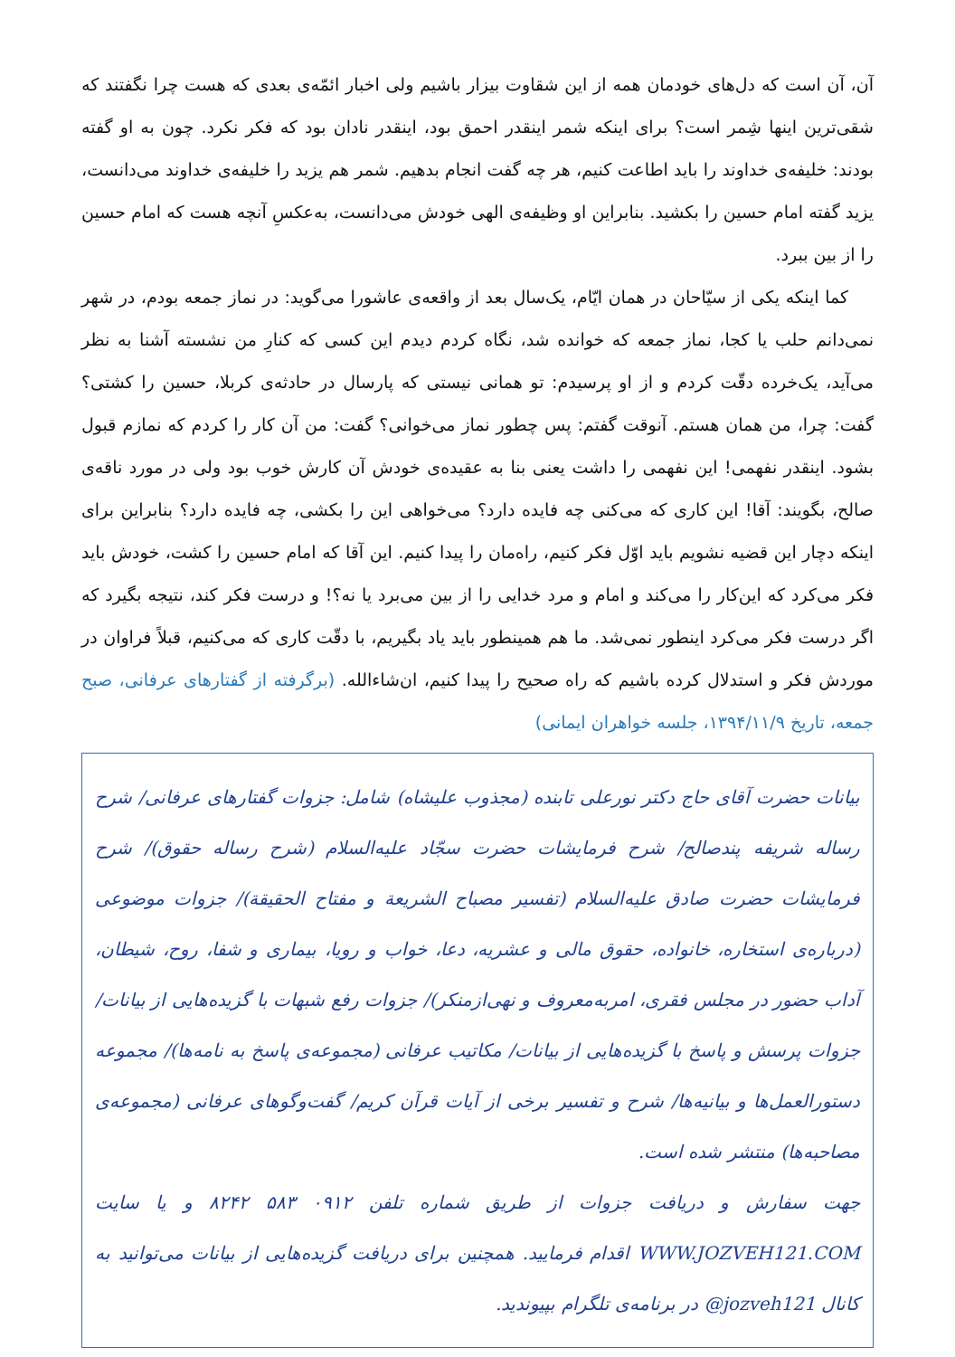آن، آن است که دل‌های خودمان همه از این شقاوت بیزار باشیم ولی اخبار ائمّه‌ی بعدی که هست چرا نگفتند که شقی‌ترین اینها شِمر است؟ برای اینکه شمر اینقدر احمق بود، اینقدر نادان بود که فکر نکرد. چون به او گفته بودند: خلیفه‌ی خداوند را باید اطاعت کنیم، هر چه گفت انجام بدهیم. شمر هم یزید را خلیفه‌ی خداوند می‌دانست، یزید گفته امام حسین را بکشید. بنابراین او وظیفه‌ی الهی خودش می‌دانست، به‌عکسِ آنچه هست که امام حسین را از بین ببرد.
کما اینکه یکی از سیّاحان در همان ایّام، یک‌سال بعد از واقعه‌ی عاشورا می‌گوید: در نماز جمعه بودم، در شهر نمی‌دانم حلب یا کجا، نماز جمعه که خوانده شد، نگاه کردم دیدم این کسی که کنارِ من نشسته آشنا به نظر می‌آید، یک‌خرده دقّت کردم و از او پرسیدم: تو همانی نیستی که پارسال در حادثه‌ی کربلا، حسین را کشتی؟ گفت: چرا، من همان هستم. آنوقت گفتم: پس چطور نماز می‌خوانی؟ گفت: من آن کار را کردم که نمازم قبول بشود. اینقدر نفهمی! این نفهمی را داشت یعنی بنا به عقیده‌ی خودش آن کارش خوب بود ولی در مورد ناقه‌ی صالح، بگویند: آقا! این کاری که می‌کنی چه فایده دارد؟ می‌خواهی این را بکشی، چه فایده دارد؟ بنابراین برای اینکه دچار این قضیه نشویم باید اوّل فکر کنیم، راه‌مان را پیدا کنیم. این آقا که امام حسین را کشت، خودش باید فکر می‌کرد که این‌کار را می‌کند و امام و مرد خدایی را از بین می‌برد یا نه؟! و درست فکر کند، نتیجه بگیرد که اگر درست فکر می‌کرد اینطور نمی‌شد. ما هم همینطور باید یاد بگیریم، با دقّت کاری که می‌کنیم، قبلاً فراوان در موردش فکر و استدلال کرده باشیم که راه صحیح را پیدا کنیم، ان‌شاءالله. (برگرفته از گفتارهای عرفانی، صبح جمعه، تاریخ ۱۳۹۴/۱۱/۹، جلسه خواهران ایمانی)
بیانات حضرت آقای حاج دکتر نورعلی تابنده (مجذوب علیشاه) شامل: جزوات گفتارهای عرفانی/ شرح رساله شریفه پندصالح/ شرح فرمایشات حضرت سجّاد علیه‌السلام (شرح رساله حقوق)/ شرح فرمایشات حضرت صادق علیه‌السلام (تفسیر مصباح الشریعة و مفتاح الحقیقة)/ جزوات موضوعی (درباره‌ی استخاره، خانواده، حقوق مالی و عشریه، دعا، خواب و رویا، بیماری و شفا، روح، شیطان، آداب حضور در مجلس فقری، امربه‌معروف و نهی‌ازمنکر)/ جزوات رفع شبهات با گزیده‌هایی از بیانات/ جزوات پرسش و پاسخ با گزیده‌هایی از بیانات/ مکاتیب عرفانی (مجموعه‌ی پاسخ به نامه‌ها)/ مجموعه دستورالعمل‌ها و بیانیه‌ها/ شرح و تفسیر برخی از آیات قرآن کریم/ گفت‌وگوهای عرفانی (مجموعه‌ی مصاحبه‌ها) منتشر شده است.
جهت سفارش و دریافت جزوات از طریق شماره تلفن ۰۹۱۲ ۵۸۳ ۸۲۴۲ و یا سایت WWW.JOZVEH121.COM اقدام فرمایید. همچنین برای دریافت گزیده‌هایی از بیانات می‌توانید به کانال @jozveh121 در برنامه‌ی تلگرام بپیوندید.